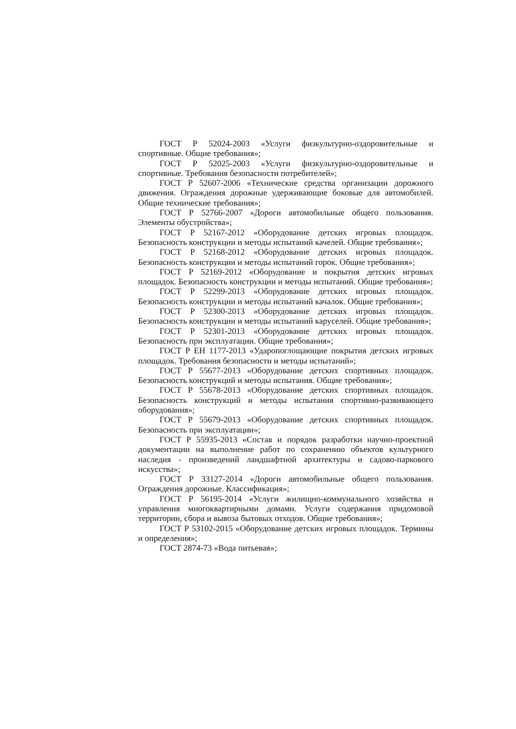ГОСТ Р 52024-2003 «Услуги физкультурно-оздоровительные и спортивные. Общие требования»;
ГОСТ Р 52025-2003 «Услуги физкультурно-оздоровительные и спортивные. Требования безопасности потребителей»;
ГОСТ Р 52607-2006 «Технические средства организации дорожного движения. Ограждения дорожные удерживающие боковые для автомобилей. Общие технические требования»;
ГОСТ Р 52766-2007 «Дороги автомобильные общего пользования. Элементы обустройства»;
ГОСТ Р 52167-2012 «Оборудование детских игровых площадок. Безопасность конструкции и методы испытаний качелей. Общие требования»;
ГОСТ Р 52168-2012 «Оборудование детских игровых площадок. Безопасность конструкции и методы испытаний горок. Общие требования»;
ГОСТ Р 52169-2012 «Оборудование и покрытия детских игровых площадок. Безопасность конструкции и методы испытаний. Общие требования»;
ГОСТ Р 52299-2013 «Оборудование детских игровых площадок. Безопасность конструкции и методы испытаний качалок. Общие требования»;
ГОСТ Р 52300-2013 «Оборудование детских игровых площадок. Безопасность конструкции и методы испытаний каруселей. Общие требования»;
ГОСТ Р 52301-2013 «Оборудование детских игровых площадок. Безопасность при эксплуатации. Общие требования»;
ГОСТ Р ЕН 1177-2013 «Ударопоглощающие покрытия детских игровых площадок. Требования безопасности и методы испытаний»;
ГОСТ Р 55677-2013 «Оборудование детских спортивных площадок. Безопасность конструкций и методы испытания. Общие требования»;
ГОСТ Р 55678-2013 «Оборудование детских спортивных площадок. Безопасность конструкций и методы испытания спортивно-развивающего оборудования»;
ГОСТ Р 55679-2013 «Оборудование детских спортивных площадок. Безопасность при эксплуатации»;
ГОСТ Р 55935-2013 «Состав и порядок разработки научно-проектной документации на выполнение работ по сохранению объектов культурного наследия - произведений ландшафтной архитектуры и садово-паркового искусства»;
ГОСТ Р 33127-2014 «Дороги автомобильные общего пользования. Ограждения дорожные. Классификация»;
ГОСТ Р 56195-2014 «Услуги жилищно-коммунального хозяйства и управления многоквартирными домами. Услуги содержания придомовой территории, сбора и вывоза бытовых отходов. Общие требования»;
ГОСТ Р 53102-2015 «Оборудование детских игровых площадок. Термины и определения»;
ГОСТ 2874-73 «Вода питьевая»;